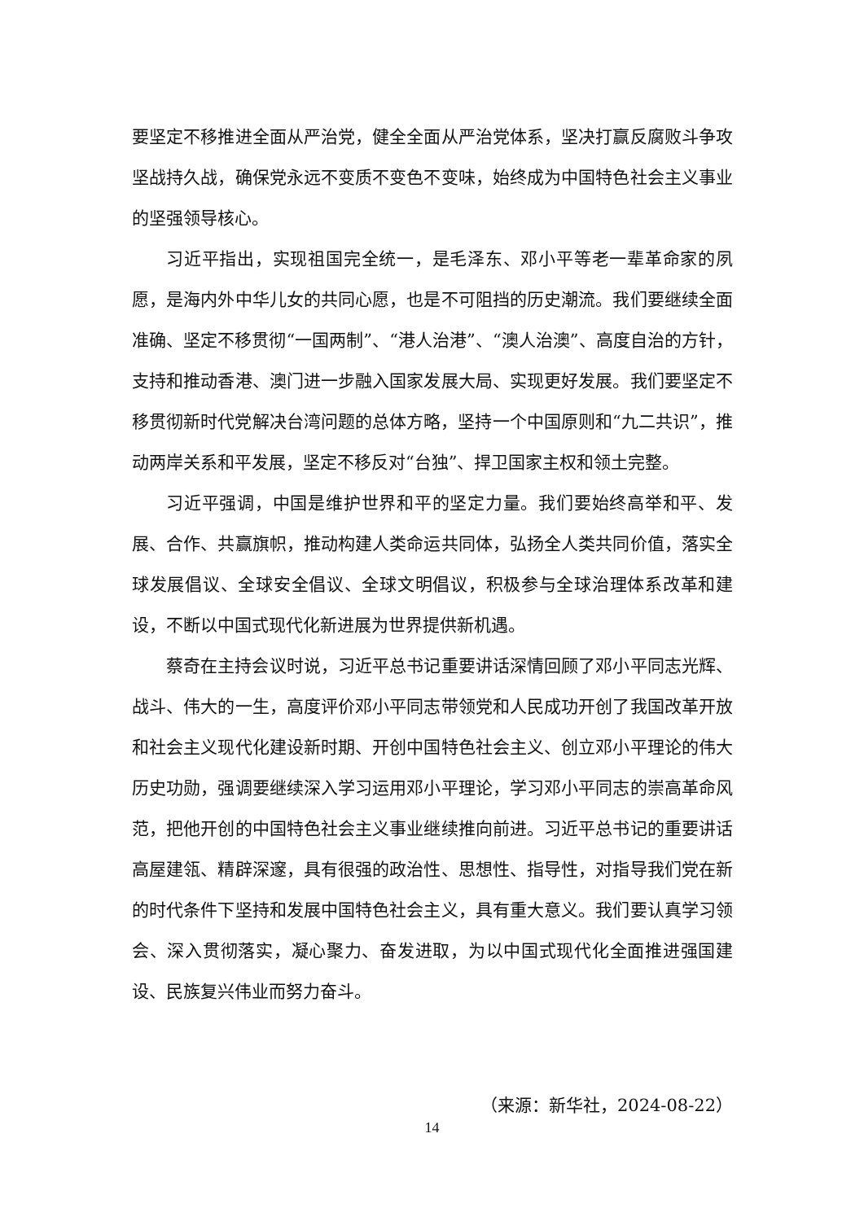要坚定不移推进全面从严治党，健全全面从严治党体系，坚决打赢反腐败斗争攻坚战持久战，确保党永远不变质不变色不变味，始终成为中国特色社会主义事业的坚强领导核心。
习近平指出，实现祖国完全统一，是毛泽东、邓小平等老一辈革命家的夙愿，是海内外中华儿女的共同心愿，也是不可阻挡的历史潮流。我们要继续全面准确、坚定不移贯彻“一国两制”、“港人治港”、“澳人治澳”、高度自治的方针，支持和推动香港、澳门进一步融入国家发展大局、实现更好发展。我们要坚定不移贯彻新时代党解决台湾问题的总体方略，坚持一个中国原则和“九二共识”，推动两岸关系和平发展，坚定不移反对“台独”、捍卫国家主权和领土完整。
习近平强调，中国是维护世界和平的坚定力量。我们要始终高举和平、发展、合作、共赢旗帜，推动构建人类命运共同体，弘扬全人类共同价值，落实全球发展倡议、全球安全倡议、全球文明倡议，积极参与全球治理体系改革和建设，不断以中国式现代化新进展为世界提供新机遇。
蔡奇在主持会议时说，习近平总书记重要讲话深情回顾了邓小平同志光辉、战斗、伟大的一生，高度评价邓小平同志带领党和人民成功开创了我国改革开放和社会主义现代化建设新时期、开创中国特色社会主义、创立邓小平理论的伟大历史功勋，强调要继续深入学习运用邓小平理论，学习邓小平同志的崇高革命风范，把他开创的中国特色社会主义事业继续推向前进。习近平总书记的重要讲话高屋建瓴、精辟深邃，具有很强的政治性、思想性、指导性，对指导我们党在新的时代条件下坚持和发展中国特色社会主义，具有重大意义。我们要认真学习领会、深入贯彻落实，凝心聚力、奋发进取，为以中国式现代化全面推进强国建设、民族复兴伟业而努力奋斗。
（来源：新华社，2024-08-22）
14